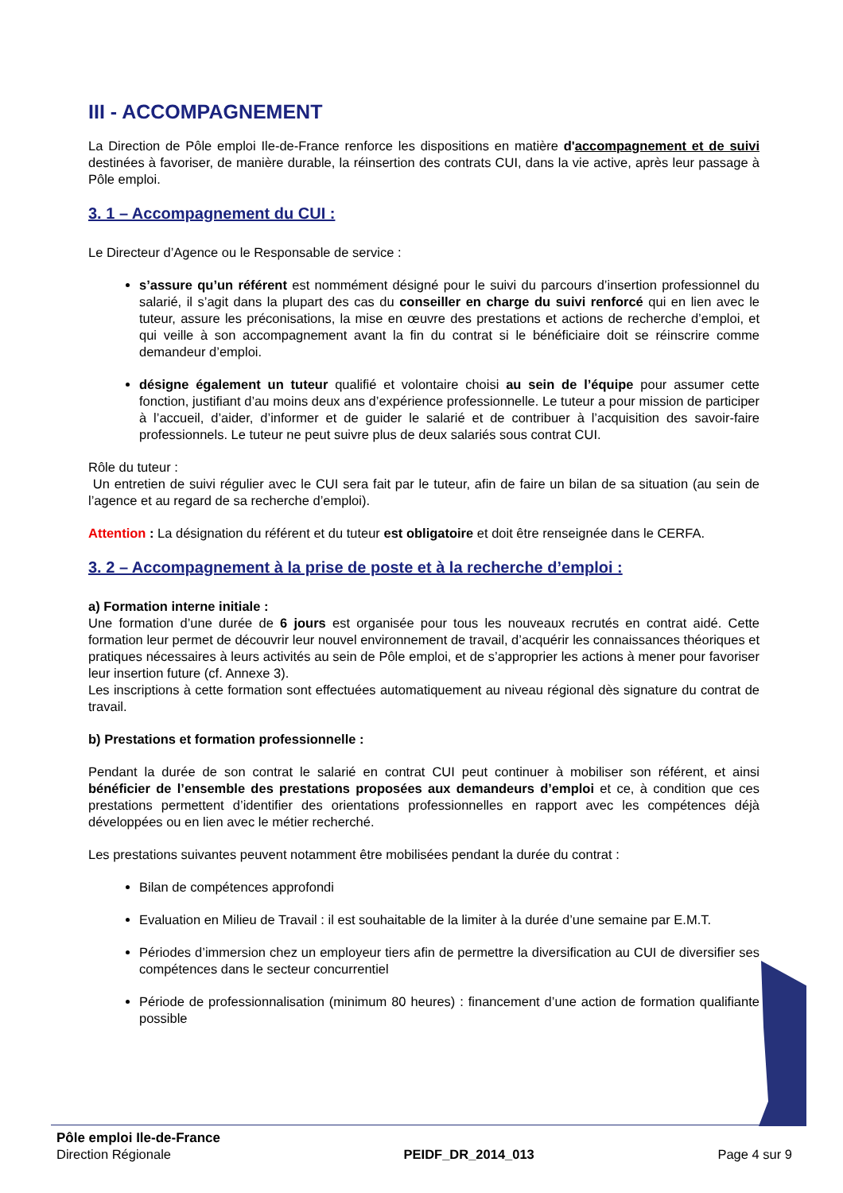III - ACCOMPAGNEMENT
La Direction de Pôle emploi Ile-de-France renforce les dispositions en matière d'accompagnement et de suivi destinées à favoriser, de manière durable, la réinsertion des contrats CUI, dans la vie active, après leur passage à Pôle emploi.
3. 1 – Accompagnement du CUI :
Le Directeur d’Agence ou le Responsable de service :
s’assure qu’un référent est nommément désigné pour le suivi du parcours d’insertion professionnel du salarié, il s’agit dans la plupart des cas du conseiller en charge du suivi renforcé qui en lien avec le tuteur, assure les préconisations, la mise en œuvre des prestations et actions de recherche d’emploi, et qui veille à son accompagnement avant la fin du contrat si le bénéficiaire doit se réinscrire comme demandeur d’emploi.
désigne également un tuteur qualifié et volontaire choisi au sein de l’équipe pour assumer cette fonction, justifiant d’au moins deux ans d’expérience professionnelle. Le tuteur a pour mission de participer à l’accueil, d’aider, d’informer et de guider le salarié et de contribuer à l’acquisition des savoir-faire professionnels. Le tuteur ne peut suivre plus de deux salariés sous contrat CUI.
Rôle du tuteur :
Un entretien de suivi régulier avec le CUI sera fait par le tuteur, afin de faire un bilan de sa situation (au sein de l’agence et au regard de sa recherche d’emploi).
Attention : La désignation du référent et du tuteur est obligatoire et doit être renseignée dans le CERFA.
3. 2 – Accompagnement à la prise de poste et à la recherche d’emploi :
a) Formation interne initiale :
Une formation d’une durée de 6 jours est organisée pour tous les nouveaux recrutés en contrat aidé. Cette formation leur permet de découvrir leur nouvel environnement de travail, d’acquérir les connaissances théoriques et pratiques nécessaires à leurs activités au sein de Pôle emploi, et de s’approprier les actions à mener pour favoriser leur insertion future (cf. Annexe 3).
Les inscriptions à cette formation sont effectuées automatiquement au niveau régional dès signature du contrat de travail.
b) Prestations et formation professionnelle :
Pendant la durée de son contrat le salarié en contrat CUI peut continuer à mobiliser son référent, et ainsi bénéficier de l’ensemble des prestations proposées aux demandeurs d’emploi et ce, à condition que ces prestations permettent d’identifier des orientations professionnelles en rapport avec les compétences déjà développées ou en lien avec le métier recherché.
Les prestations suivantes peuvent notamment être mobilisées pendant la durée du contrat :
Bilan de compétences approfondi
Evaluation en Milieu de Travail : il est souhaitable de la limiter à la durée d’une semaine par E.M.T.
Périodes d’immersion chez un employeur tiers afin de permettre la diversification au CUI de diversifier ses compétences dans le secteur concurrentiel
Période de professionnalisation (minimum 80 heures) : financement d’une action de formation qualifiante possible
Pôle emploi Ile-de-France
Direction Régionale
PEIDF_DR_2014_013
Page 4 sur 9